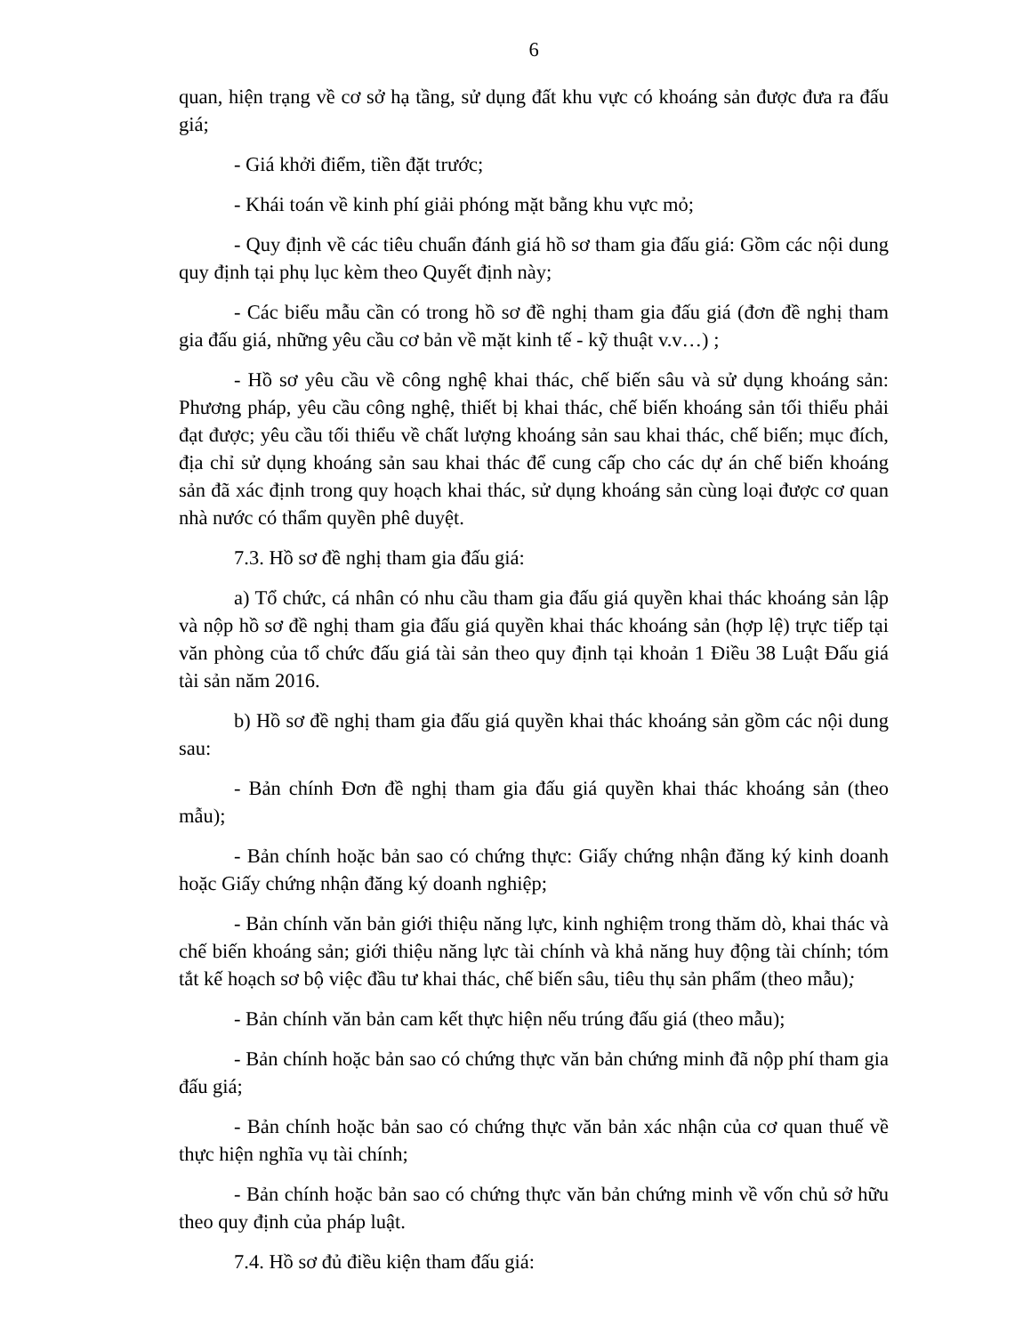6
quan, hiện trạng về cơ sở hạ tầng, sử dụng đất khu vực có khoáng sản được đưa ra đấu giá;
- Giá khởi điểm, tiền đặt trước;
- Khái toán về kinh phí giải phóng mặt bằng khu vực mỏ;
- Quy định về các tiêu chuẩn đánh giá hồ sơ tham gia đấu giá: Gồm các nội dung quy định tại phụ lục kèm theo Quyết định này;
- Các biểu mẫu cần có trong hồ sơ đề nghị tham gia đấu giá (đơn đề nghị tham gia đấu giá, những yêu cầu cơ bản về mặt kinh tế - kỹ thuật v.v…) ;
- Hồ sơ yêu cầu về công nghệ khai thác, chế biến sâu và sử dụng khoáng sản: Phương pháp, yêu cầu công nghệ, thiết bị khai thác, chế biến khoáng sản tối thiểu phải đạt được; yêu cầu tối thiểu về chất lượng khoáng sản sau khai thác, chế biến; mục đích, địa chỉ sử dụng khoáng sản sau khai thác để cung cấp cho các dự án chế biến khoáng sản đã xác định trong quy hoạch khai thác, sử dụng khoáng sản cùng loại được cơ quan nhà nước có thẩm quyền phê duyệt.
7.3. Hồ sơ đề nghị tham gia đấu giá:
a) Tổ chức, cá nhân có nhu cầu tham gia đấu giá quyền khai thác khoáng sản lập và nộp hồ sơ đề nghị tham gia đấu giá quyền khai thác khoáng sản (hợp lệ) trực tiếp tại văn phòng của tổ chức đấu giá tài sản theo quy định tại khoản 1 Điều 38 Luật Đấu giá tài sản năm 2016.
b) Hồ sơ đề nghị tham gia đấu giá quyền khai thác khoáng sản gồm các nội dung sau:
- Bản chính Đơn đề nghị tham gia đấu giá quyền khai thác khoáng sản (theo mẫu);
- Bản chính hoặc bản sao có chứng thực: Giấy chứng nhận đăng ký kinh doanh hoặc Giấy chứng nhận đăng ký doanh nghiệp;
- Bản chính văn bản giới thiệu năng lực, kinh nghiệm trong thăm dò, khai thác và chế biến khoáng sản; giới thiệu năng lực tài chính và khả năng huy động tài chính; tóm tắt kế hoạch sơ bộ việc đầu tư khai thác, chế biến sâu, tiêu thụ sản phẩm (theo mẫu);
- Bản chính văn bản cam kết thực hiện nếu trúng đấu giá (theo mẫu);
- Bản chính hoặc bản sao có chứng thực văn bản chứng minh đã nộp phí tham gia đấu giá;
- Bản chính hoặc bản sao có chứng thực văn bản xác nhận của cơ quan thuế về thực hiện nghĩa vụ tài chính;
- Bản chính hoặc bản sao có chứng thực văn bản chứng minh về vốn chủ sở hữu theo quy định của pháp luật.
7.4. Hồ sơ đủ điều kiện tham đấu giá: